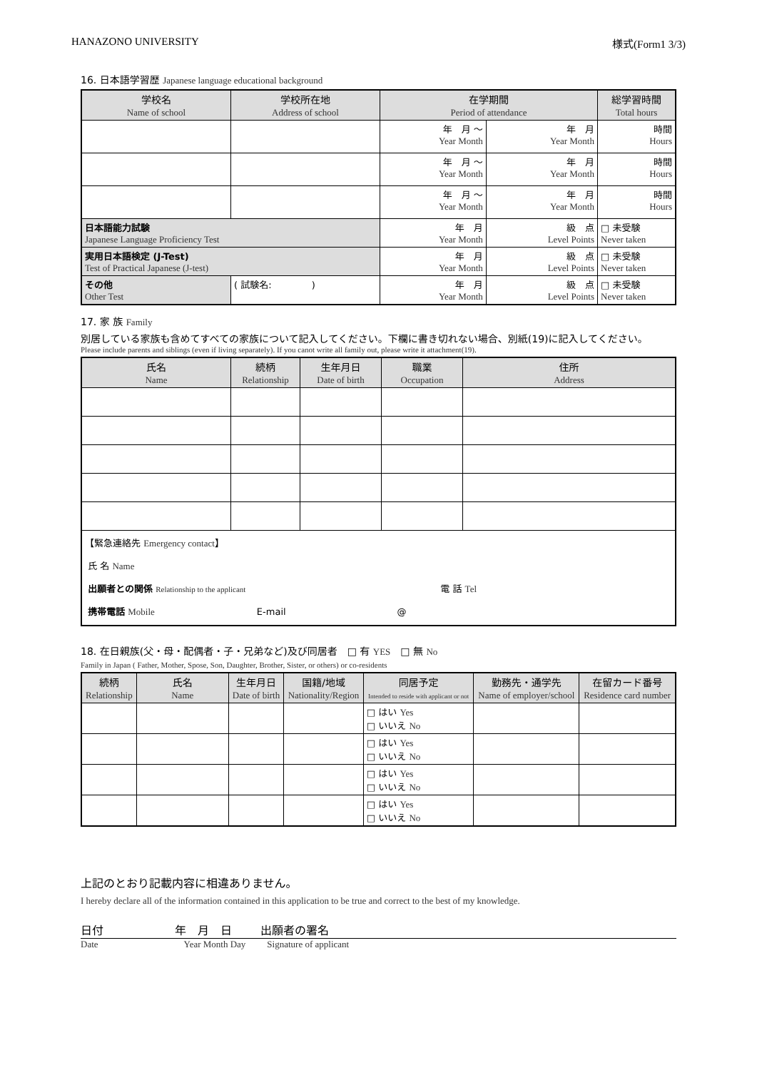HANAZONO UNIVERSITY 様式(Form1 3/3)
16. 日本語学習歴 Japanese language educational background
| 学校名 Name of school | 学校所在地 Address of school | 在学期間 Period of attendance | | 総学習時間 Total hours |
| --- | --- | --- | --- | --- |
| | | 年 月 ～ Year Month | 年 月 Year Month | 時間 Hours |
| | | 年 月 ～ Year Month | 年 月 Year Month | 時間 Hours |
| | | 年 月 ～ Year Month | 年 月 Year Month | 時間 Hours |
| 日本語能力試験 Japanese Language Proficiency Test | | 年 月 Year Month | 級 点 Level Points | □ 未受験 Never taken |
| 実用日本語検定 (J-Test) Test of Practical Japanese (J-test) | | 年 月 Year Month | 級 点 Level Points | □ 未受験 Never taken |
| その他 Other Test | ( 試験名: ) | 年 月 Year Month | 級 点 Level Points | □ 未受験 Never taken |
17. 家 族 Family
別居している家族も含めてすべての家族について記入してください。下欄に書き切れない場合、別紙(19)に記入してください。
Please include parents and siblings (even if living separately). If you canot write all family out, please write it attachment(19).
| 氏名 Name | 続柄 Relationship | 生年月日 Date of birth | 職業 Occupation | 住所 Address |
| --- | --- | --- | --- | --- |
| 【緊急連絡先 Emergency contact 】 氏 名 Name 出願者との関係 Relationship to the applicant 電 話 Tel 携帯電話 Mobile E-mail @ | | | | |
18. 在日親族(父・母・配偶者・子・兄弟など)及び同居者　□ 有 YES　□ 無 No
Family in Japan ( Father, Mother, Spose, Son, Daughter, Brother, Sister, or others) or co-residents
| 続柄 Relationship | 氏名 Name | 生年月日 Date of birth | 国籍/地域 Nationality/Region | 同居予定 Intended to reside with applicant or not | 勤務先・通学先 Name of employer/school | 在留カード番号 Residence card number |
| --- | --- | --- | --- | --- | --- | --- |
| | | | | □ はい Yes □ いいえ No | | |
| | | | | □ はい Yes □ いいえ No | | |
| | | | | □ はい Yes □ いいえ No | | |
| | | | | □ はい Yes □ いいえ No | | |
上記のとおり記載内容に相違ありません。
I hereby declare all of the information contained in this application to be true and correct to the best of my knowledge.
日付 年　月　日 出願者の署名
Date Year Month Day Signature of applicant